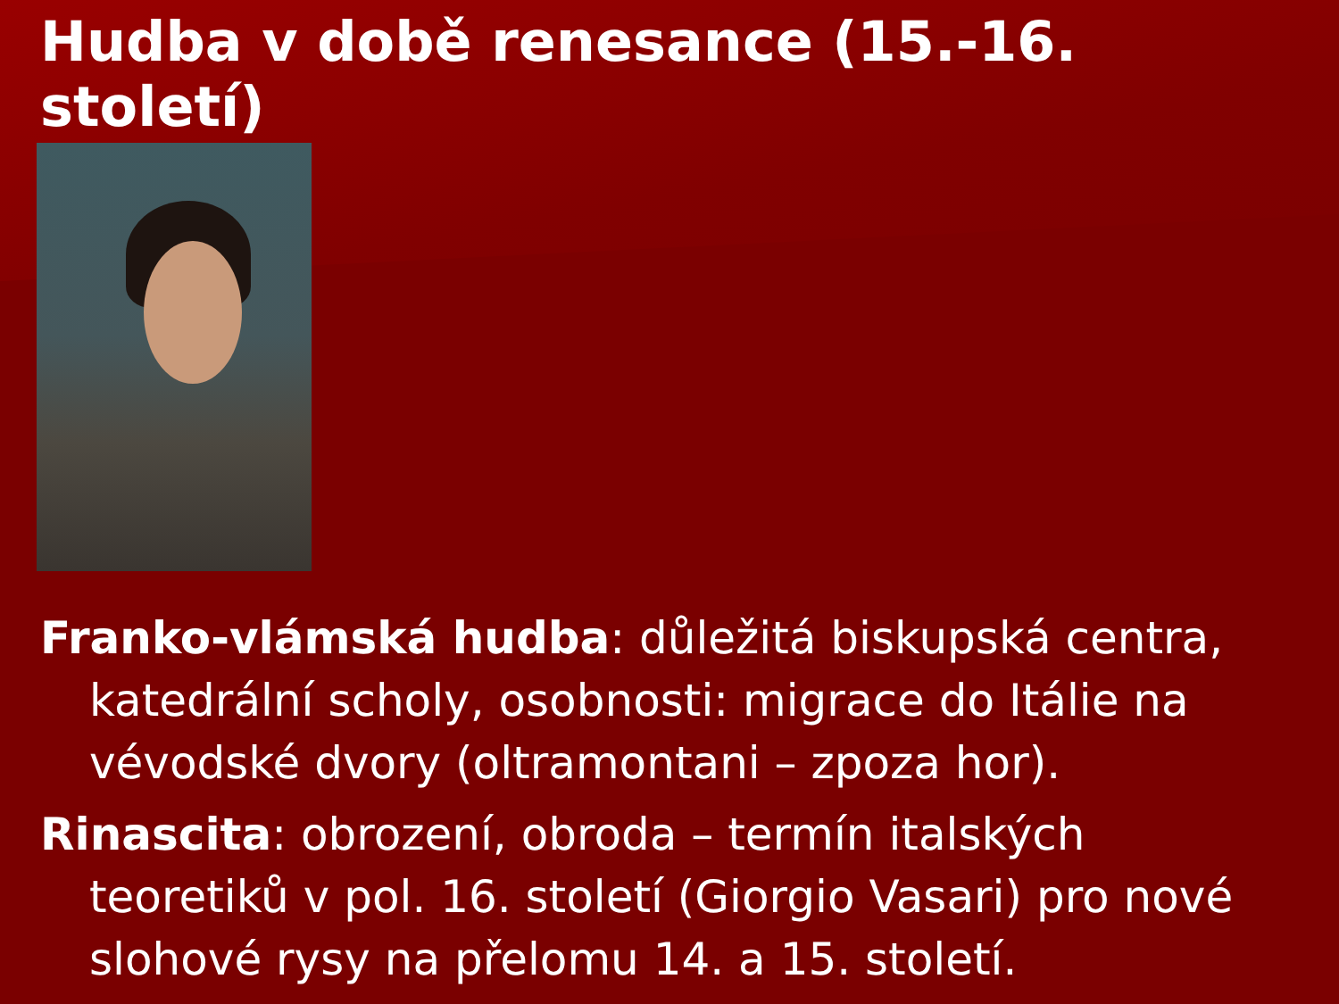Hudba v době renesance (15.-16. století)
Franko-vlámská hudba: důležitá biskupská centra, katedrální scholy, osobnosti: migrace do Itálie na vévodské dvory (oltramontani – zpoza hor).
Rinascita: obrození, obroda – termín italských teoretiků v pol. 16. století (Giorgio Vasari) pro nové slohové rysy na přelomu 14. a 15. století.